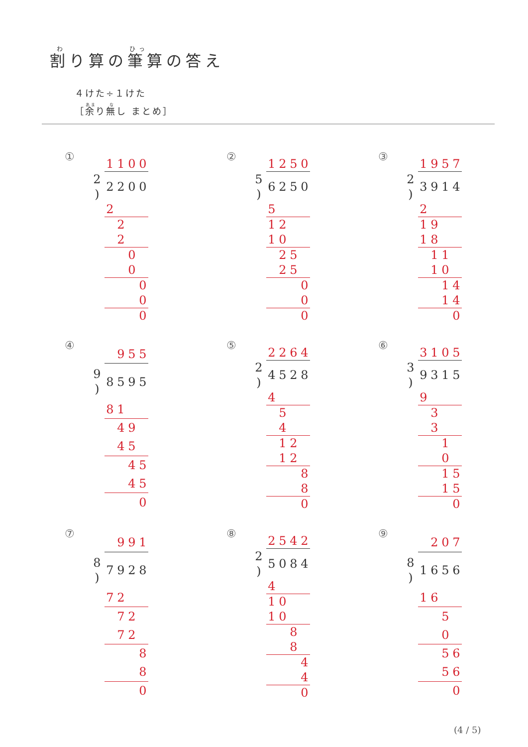割り算の筆算の答え
４けた÷１けた
［余り無し まとめ］
①
| | 1 | 1 | 0 | 0 |
| 2 ) | 2 | 2 | 0 | 0 |
| | 2 | | | |
| | | 2 | | |
| | | 2 | | |
| | | | 0 | |
| | | | 0 | |
| | | | | 0 |
| | | | | 0 |
| | | | | 0 |
②
| | 1 | 2 | 5 | 0 |
| 5 ) | 6 | 2 | 5 | 0 |
| | 5 | | | |
| | 1 | 2 | | |
| | 1 | 0 | | |
| | | 2 | 5 | |
| | | 2 | 5 | |
| | | | | 0 |
| | | | | 0 |
| | | | | 0 |
③
| | 1 | 9 | 5 | 7 |
| 2 ) | 3 | 9 | 1 | 4 |
| | 2 | | | |
| | 1 | 9 | | |
| | 1 | 8 | | |
| | | 1 | 1 | |
| | | 1 | 0 | |
| | | | 1 | 4 |
| | | | 1 | 4 |
| | | | | 0 |
④
| | | 9 | 5 | 5 |
| 9 ) | 8 | 5 | 9 | 5 |
| | 8 | 1 | | |
| | | 4 | 9 | |
| | | 4 | 5 | |
| | | | 4 | 5 |
| | | | 4 | 5 |
| | | | | 0 |
⑤
| | 2 | 2 | 6 | 4 |
| 2 ) | 4 | 5 | 2 | 8 |
| | 4 | | | |
| | | 5 | | |
| | | 4 | | |
| | | 1 | 2 | |
| | | 1 | 2 | |
| | | | | 8 |
| | | | | 8 |
| | | | | 0 |
⑥
| | 3 | 1 | 0 | 5 |
| 3 ) | 9 | 3 | 1 | 5 |
| | 9 | | | |
| | | 3 | | |
| | | 3 | | |
| | | | 1 | |
| | | | 0 | |
| | | | 1 | 5 |
| | | | 1 | 5 |
| | | | | 0 |
⑦
| | | 9 | 9 | 1 |
| 8 ) | 7 | 9 | 2 | 8 |
| | 7 | 2 | | |
| | | 7 | 2 | |
| | | 7 | 2 | |
| | | | | 8 |
| | | | | 8 |
| | | | | 0 |
⑧
| | 2 | 5 | 4 | 2 |
| 2 ) | 5 | 0 | 8 | 4 |
| | 4 | | | |
| | 1 | 0 | | |
| | 1 | 0 | | |
| | | | 8 | |
| | | | 8 | |
| | | | | 4 |
| | | | | 4 |
| | | | | 0 |
⑨
| | | 2 | 0 | 7 |
| 8 ) | 1 | 6 | 5 | 6 |
| | 1 | 6 | | |
| | | | 5 | |
| | | | 0 | |
| | | | 5 | 6 |
| | | | 5 | 6 |
| | | | | 0 |
(4 / 5)